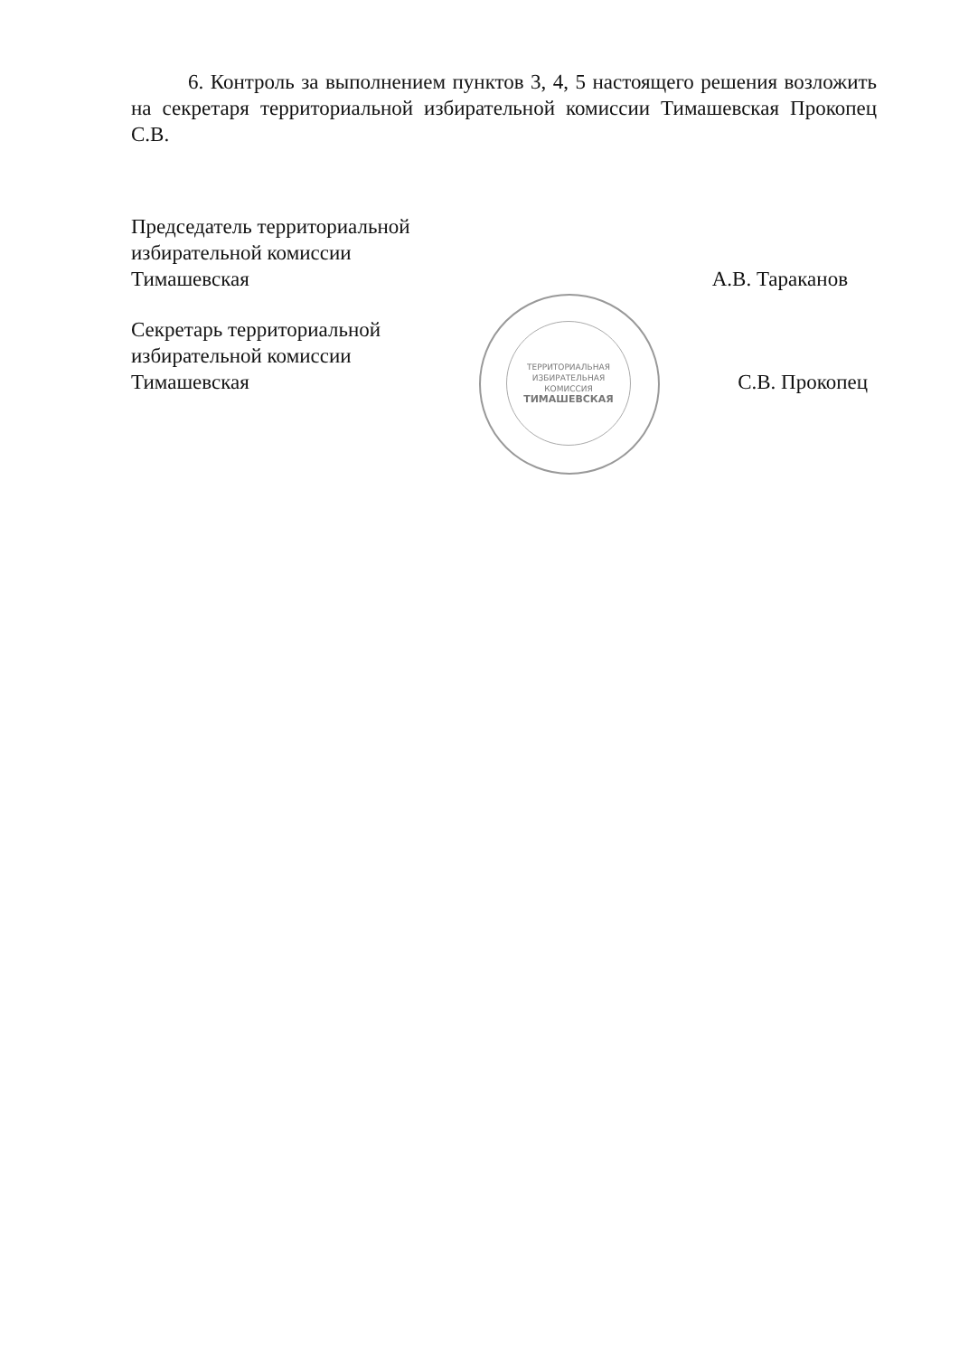6. Контроль за выполнением пунктов 3, 4, 5 настоящего решения возложить на секретаря территориальной избирательной комиссии Тимашевская Прокопец С.В.
Председатель территориальной
избирательной комиссии
Тимашевская
А.В. Тараканов
Секретарь территориальной
избирательной комиссии
Тимашевская
С.В. Прокопец
ТЕРРИТОРИАЛЬНАЯ
ИЗБИРАТЕЛЬНАЯ
КОМИССИЯ
ТИМАШЕВСКАЯ